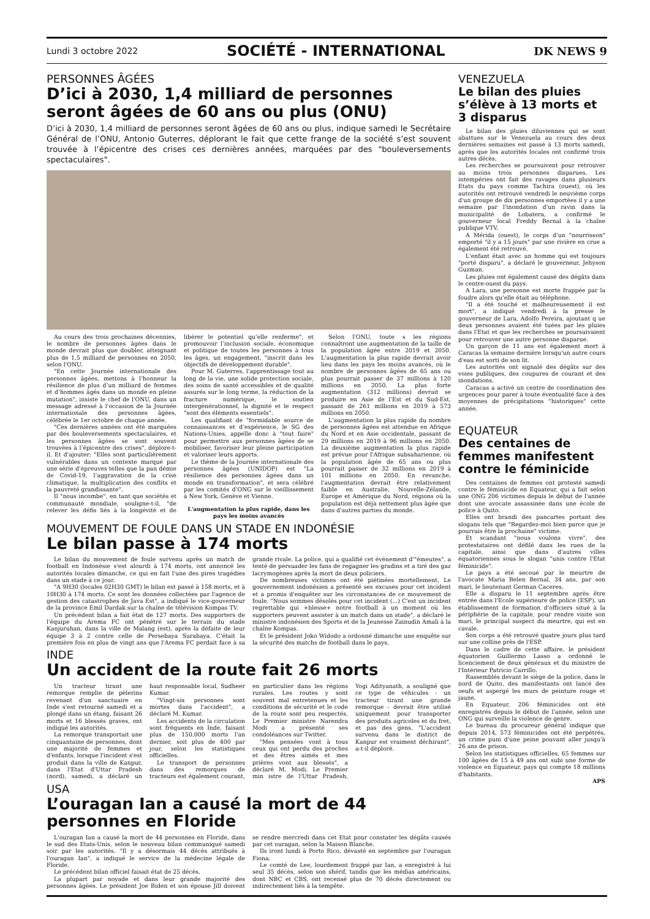Lundi 3 octobre 2022 SOCIÉTÉ - INTERNATIONAL DK NEWS 9
PERSONNES ÂGÉES
D’ici à 2030, 1,4 milliard de personnes seront âgées de 60 ans ou plus (ONU)
D’ici à 2030, 1,4 milliard de personnes seront âgées de 60 ans ou plus, indique samedi le Secrétaire Général de l’ONU, Antonio Guterres, déplorant le fait que cette frange de la société s’est souvent trouvée à l’épicentre des crises ces dernières années, marquées par des "bouleversements spectaculaires".
Au cours des trois prochaines décennies, le nombre de personnes âgées dans le monde devrait plus que doubler, atteignant plus de 1,5 milliard de personnes en 2050, selon l'ONU.
"En cette Journée internationale des personnes âgées, mettons à l’honneur la résilience de plus d’un milliard de femmes et d’hommes âgés dans un monde en pleine mutation", insiste le chef de l'ONU, dans un message adressé à l'occasion de la Journée internationale des personnes âgées, célébrée le 1er octobre de chaque année.
"Ces dernières années ont été marquées par des bouleversements spectaculaires, et les personnes âgées se sont souvent trouvées à l’épicentre des crises", déplore-t-il. Et d'ajouter: "Elles sont particulièrement vulnérables dans un contexte marqué par une série d’épreuves telles que la pan démie de Covid-19, l’aggravation de la crise climatique, la multiplication des conflits et la pauvreté grandissante".
Il "nous incombe", en tant que sociétés et communauté mondiale, souligne-t-il, "de relever les défis liés à la longévité et de libérer le potentiel qu'elle renferme", et promouvoir l’inclusion sociale, économique et politique de toutes les personnes à tous les âges, un engagement, "inscrit dans les objectifs de développement durable".
Pour M. Guterres, l’apprentissage tout au long de la vie, une solide protection sociale, des soins de santé accessibles et de qualité assurés sur le long terme, la réduction de la fracture numérique, le soutien intergénérationnel, la dignité et le respect "sont des éléments essentiels".
Les qualifiant de "formidable source de connaissances et d’expérience, le SG des Nations-Unies, appelle donc à "tout faire" pour permettre aux personnes âgées de se mobiliser, favoriser leur pleine participation et valoriser leurs apports.
Le thème de la Journée internationale des personnes âgées (UNIDOP) est "La résilience des personnes âgées dans un monde en transformation", et sera célébré par les comités d’ONG sur le vieillissement à New York, Genève et Vienne.
L'augmentation la plus rapide, dans les pays les moins avancés
Selon l'ONU, toute s les régions connaîtront une augmentation de la taille de la population âgée entre 2019 et 2050. L'augmentation la plus rapide devrait avoir lieu dans les pays les moins avancés, où le nombre de personnes âgées de 65 ans ou plus pourrait passer de 37 millions à 120 millions en 2050. La plus forte augmentation (312 millions) devrait se produire en Asie de l'Est et du Sud-Est, passant de 261 millions en 2019 à 573 millions en 2050.
L'augmentation la plus rapide du nombre de personnes âgées est attendue en Afrique du Nord et en Asie occidentale, passant de 29 millions en 2019 à 96 millions en 2050. La deuxième augmentation la plus rapide est prévue pour l'Afrique subsaharienne, où la population âgée de 65 ans ou plus pourrait passer de 32 millions en 2019 à 101 millions en 2050. En revanche, l'augmentation devrait être relativement faible en Australie, Nouvelle-Zélande, Europe et Amérique du Nord, régions où la population est déjà nettement plus âgée que dans d'autres parties du monde.
MOUVEMENT DE FOULE DANS UN STADE EN INDONÉSIE
Le bilan passe à 174 morts
Le bilan du mouvement de foule survenu après un match de football en Indonésie s'est alourdi à 174 morts, ont annoncé les autorités locales dimanche, ce qui en fait l'une des pires tragédies dans un stade à ce jour.
"A 9H30 (locales 02H30 GMT) le bilan est passé à 158 morts, et à 10H30 à 174 morts. Ce sont les données collectées par l'agence de gestion des catastrophes de Java Est", a indiqué le vice-gouverneur de la province Emil Dardak sur la chaîne de télévision Kompas TV.
Un précédent bilan a fait état de 127 morts. Des supporters de l'équipe du Arema FC ont pénétré sur le terrain du stade Kanjuruhan, dans la ville de Malang (est), après la défaite de leur équipe 3 à 2 contre celle de Persebaya Surabaya. C'était la première fois en plus de vingt ans que l'Arema FC perdait face à sa grande rivale. La police, qui a qualifié cet événement d'"émeutes", a tenté de persuader les fans de regagner les gradins et a tiré des gaz lacrymogènes après la mort de deux policiers.
De nombreuses victimes ont été piétinées mortellement. Le gouvernement indonésien a présenté ses excuses pour cet incident et a promis d'enquêter sur les circonstances de ce mouvement de foule. "Nous sommes désolés pour cet incident (...) C'est un incident regrettable qui +blesse+ notre football à un moment où les supporters peuvent assister à un match dans un stade", a déclaré le ministre indonésien des Sports et de la Jeunesse Zainudin Amali à la chaîne Kompas.
Et le président Joko Widodo a ordonné dimanche une enquête sur la sécurité des matchs de football dans le pays.
INDE
Un accident de la route fait 26 morts
Un tracteur tirant une remorque remplie de pèlerins revenant d'un sanctuaire en Inde s'est retourné samedi et a plongé dans un étang, faisant 26 morts et 16 blessés graves, ont indiqué les autorités.
La remorque transportait une cinquantaine de personnes, dont une majorité de femmes et d'enfants, lorsque l'incident s'est produit dans la ville de Kanpur, dans l'Etat d'Uttar Pradesh (nord), samedi, a déclaré un haut responsable local, Sudheer Kumar.
"Vingt-six personnes sont mortes dans l'accident", a déclaré M. Kumar.
Les accidents de la circulation sont fréquents en Inde, faisant plus de 150.000 morts l'an dernier, soit plus de 400 par jour, selon les statistiques officielles.
Le transport de personnes dans des remorques de tracteurs est également courant, en particulier dans les régions rurales. Les routes y sont souvent mal entretenues et les conditions de sécurité et le code de la route sont peu respectés. Le Premier ministre Narendra Modi a présenté ses condoléances sur Twitter.
"Mes pensées vont à tous ceux qui ont perdu des proches et des êtres aimés et mes prières vont aux blessés", a déclaré M. Modi. Le Premier min istre de l'Uttar Pradesh, Yogi Adityanath, a souligné que ce type de véhicules - un tracteur tirant une grande remorque - devrait être utilisé uniquement pour transporter des produits agricoles et du fret, et pas des gens. "L'accident survenu dans le district de Kanpur est vraiment déchirant", a-t-il déploré.
USA
L’ouragan Ian a causé la mort de 44 personnes en Floride
L'ouragan Ian a causé la mort de 44 personnes en Floride, dans le sud des Etats-Unis, selon le nouveau bilan communiqué samedi soir par les autorités. "Il y a désormais 44 décès attribués à l'ouragan Ian", a indiqué le service de la médecine légale de Floride.
Le précédent bilan officiel faisait état de 25 décès.
La plupart par noyade et dans leur grande majorité des personnes âgées. Le président Joe Biden et son épouse Jill doivent se rendre mercredi dans cet Etat pour constater les dégâts causés par cet ouragan, selon la Maison Blanche.
Ils iront lundi à Porto Rico, dévasté en septembre par l'ouragan Fiona.
Le comté de Lee, lourdement frappé par Ian, a enregistré à lui seul 35 décès, selon son shérif, tandis que les médias américains, dont NBC et CBS, ont recensé plus de 70 décès directement ou indirectement liés à la tempête.
VENEZUELA
Le bilan des pluies s’élève à 13 morts et 3 disparus
Le bilan des pluies diluviennes qui se sont abattues sur le Venezuela au cours des deux dernières semaines est passé à 13 morts samedi, après que les autorités locales ont confirmé trois autres décès.
Les recherches se poursuivent pour retrouver au moins trois personnes disparues. Les intempéries ont fait des ravages dans plusieurs Etats du pays comme Tachira (ouest), où les autorités ont retrouvé vendredi le neuvième corps d'un groupe de dix personnes emportées il y a une semaine par l'inondation d'un ravin dans la municipalité de Lobatera, a confirmé le gouverneur local Freddy Bernal à la chaîne publique VTV.
A Mérida (ouest), le corps d'un "nourrisson" emporté "il y a 15 jours" par une rivière en crue a également été retrouvé.
L'enfant était avec un homme qui est toujours "porté disparu", a déclaré le gouverneur, Jehyson Guzman.
Les pluies ont également causé des dégâts dans le centre-ouest du pays.
A Lara, une personne est morte frappée par la foudre alors qu'elle était au téléphone.
"Il a été touché et malheureusement il est mort", a indiqué vendredi à la presse le gouverneur de Lara, Adolfo Pereira, ajoutant q ue deux personnes avaient été tuées par les pluies dans l'Etat et que les recherches se poursuivaient pour retrouver une autre personne disparue.
Un garçon de 11 ans est également mort à Caracas la semaine dernière lorsqu'un autre cours d'eau est sorti de son lit.
Les autorités ont signalé des dégâts sur des voies publiques, des coupures de courant et des inondations.
Caracas a activé un centre de coordination des urgences pour parer à toute éventualité face à des moyennes de précipitations "historiques" cette année.
EQUATEUR
Des centaines de femmes manifestent contre le féminicide
Des centaines de femmes ont protesté samedi contre le féminicide en Equateur, qui a fait selon une ONG 206 victimes depuis le début de l'année dont une avocate assassinée dans une école de police à Quito.
Elles ont brandi des pancartes portant des slogans tels que "Regardez-moi bien parce que je pourrais être la prochaine" victime.
Et scandant "nous voulons vivre", des protestataires ont défilé dans les rues de la capitale, ainsi que dans d'autres villes équatoriennes sous le slogan "unis contre l'Etat féminicide".
Le pays a été secoué par le meurtre de l'avocate Maria Belen Bernal, 34 ans, par son mari, le lieutenant German Caceres.
Elle a disparu le 11 septembre après être entrée dans l'Ecole supérieure de police (ESP), un établissement de formation d'officiers situé à la périphérie de la capitale, pour rendre visite son mari, le principal suspect du meurtre, qui est en cavale.
Son corps a été retrouvé quatre jours plus tard sur une colline près de l'ESP.
Dans le cadre de cette affaire, le président équatorien Guillermo Lasso a ordonné le licenciement de deux généraux et du ministre de l'Intérieur Patricio Carrillo.
Rassemblés devant le siège de la police, dans le nord de Quito, des manifestants ont lancé des oeufs et aspergé les murs de peinture rouge et jaune.
En Equateur, 206 féminicides ont été enregistrés depuis le début de l'année, selon une ONG qui surveille la violence de genre.
Le bureau du procureur général indique que depuis 2014, 573 féminicides ont été perpétrés, un crime puni d'une peine pouvant aller jusqu'à 26 ans de prison.
Selon les statistiques officielles, 65 femmes sur 100 âgées de 15 à 49 ans ont subi une forme de violence en Equateur, pays qui compte 18 millions d'habitants.
APS